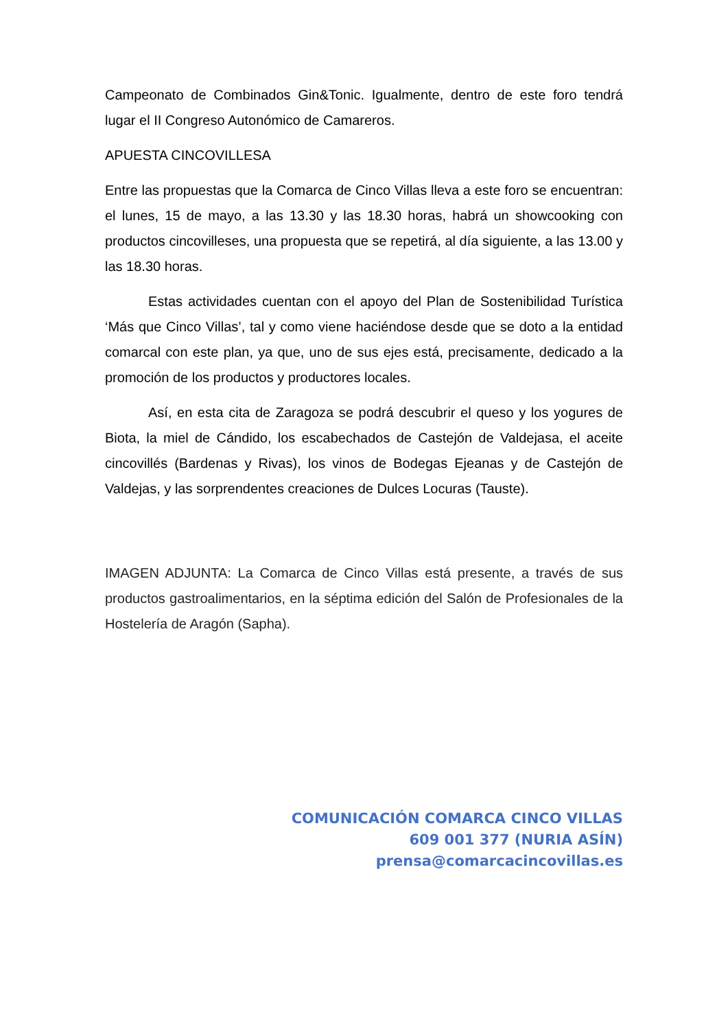Campeonato de Combinados Gin&Tonic. Igualmente, dentro de este foro tendrá lugar el II Congreso Autonómico de Camareros.
APUESTA CINCOVILLESA
Entre las propuestas que la Comarca de Cinco Villas lleva a este foro se encuentran: el lunes, 15 de mayo, a las 13.30 y las 18.30 horas, habrá un showcooking con productos cincovilleses, una propuesta que se repetirá, al día siguiente, a las 13.00 y las 18.30 horas.
Estas actividades cuentan con el apoyo del Plan de Sostenibilidad Turística ‘Más que Cinco Villas’, tal y como viene haciéndose desde que se doto a la entidad comarcal con este plan, ya que, uno de sus ejes está, precisamente, dedicado a la promoción de los productos y productores locales.
Así, en esta cita de Zaragoza se podrá descubrir el queso y los yogures de Biota, la miel de Cándido, los escabechados de Castejón de Valdejasa, el aceite cincovillés (Bardenas y Rivas), los vinos de Bodegas Ejeanas y de Castejón de Valdejas, y las sorprendentes creaciones de Dulces Locuras (Tauste).
IMAGEN ADJUNTA: La Comarca de Cinco Villas está presente, a través de sus productos gastroalimentarios, en la séptima edición del Salón de Profesionales de la Hostelería de Aragón (Sapha).
COMUNICACIÓN COMARCA CINCO VILLAS
609 001 377 (NURIA ASÍN)
prensa@comarcacincovillas.es